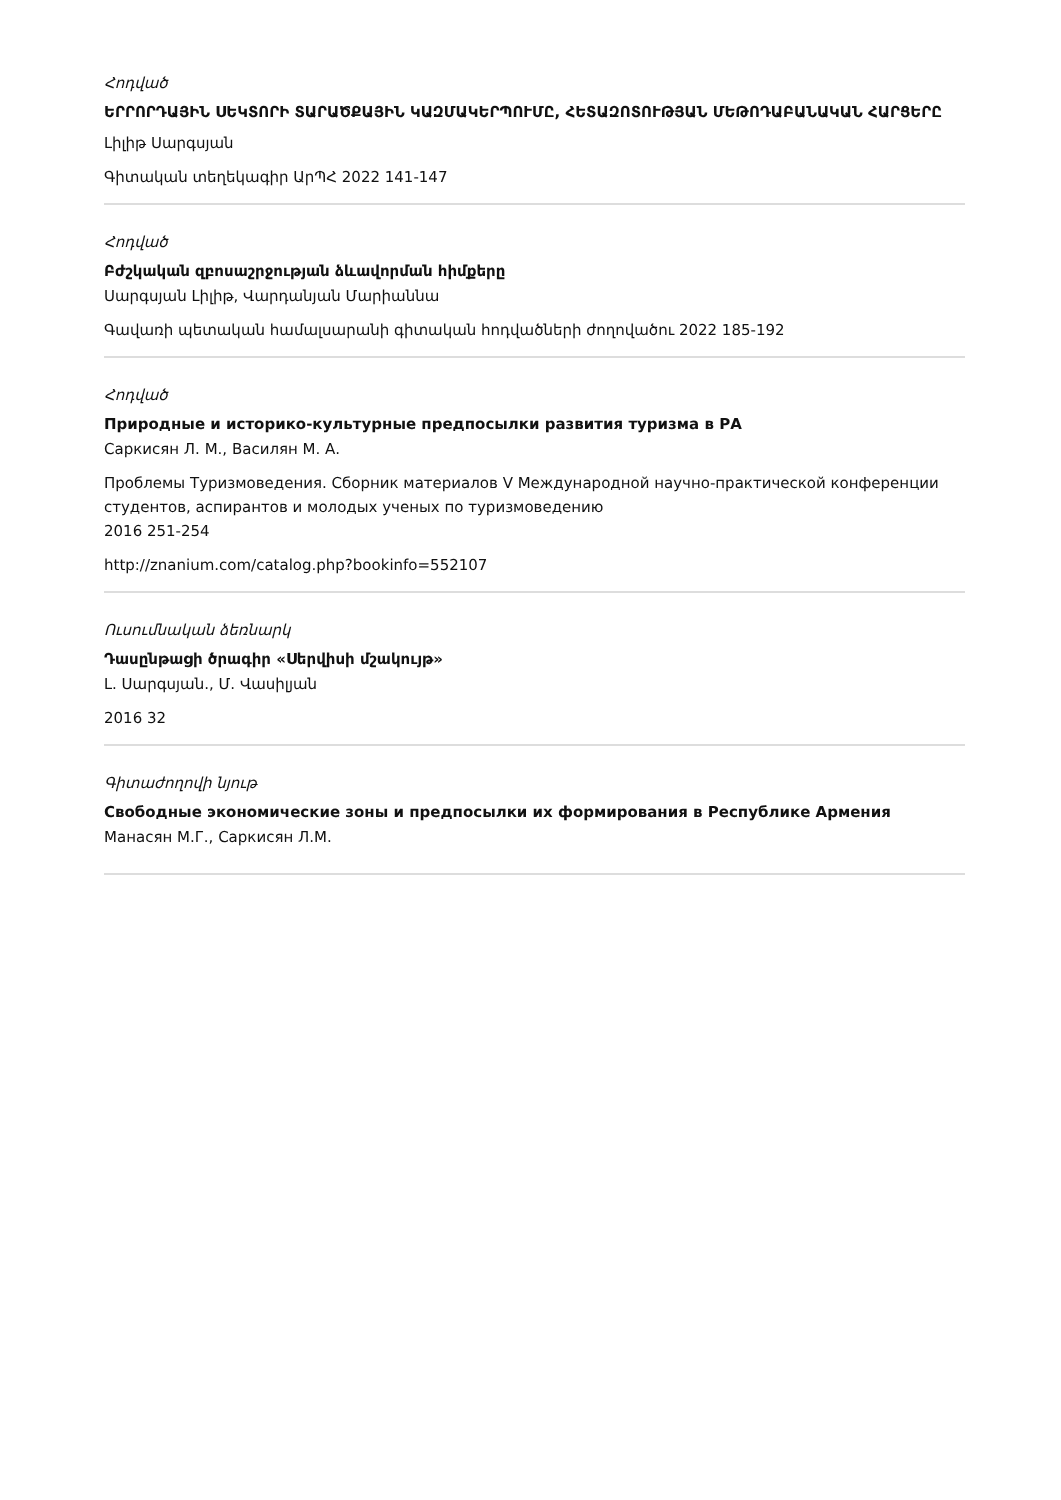Հոդված
ԵՐՐՈՐԴԱՅԻՆ ՍԵԿՏՈՐԻ ՏԱՐԱԾՔԱՅԻՆ ԿԱԶՄԱԿԵՐՊՈՒՄԸ, ՀԵՏԱԶՈՏՈՒԹՅԱՆ ՄԵԹՈԴԱԲԱՆԱԿԱՆ ՀԱՐՑԵՐԸ
Լիլիթ Սարգսյան
Գիտական տեղեկագիր ԱրՊՀ 2022 141-147
Հոդված
Բժշկական զբոսաշրջության ձևավորման հիմքերը
Սարգսյան Լիլիթ, Վարդանյան Մարիաննա
Գավառի պետական համալսարանի գիտական հոդվածների ժողովածու 2022 185-192
Հոդված
Природные и историко-культурные предпосылки развития туризма в РА
Саркисян Л. М., Василян М. А.
Проблемы Туризмоведения. Сборник материалов V Международной научно-практической конференции студентов, аспирантов и молодых ученых по туризмоведению
2016 251-254
http://znanium.com/catalog.php?bookinfo=552107
Ուսումնական ձեռնարկ
Դասընթացի ծրագիր «Սերվիսի մշակույթ»
Լ. Սարգսյան., Մ. Վասիլյան
2016 32
Գիտաժողովի նյութ
Свободные экономические зоны и предпосылки их формирования в Республике Армения
Манасян М.Г., Саркисян Л.М.